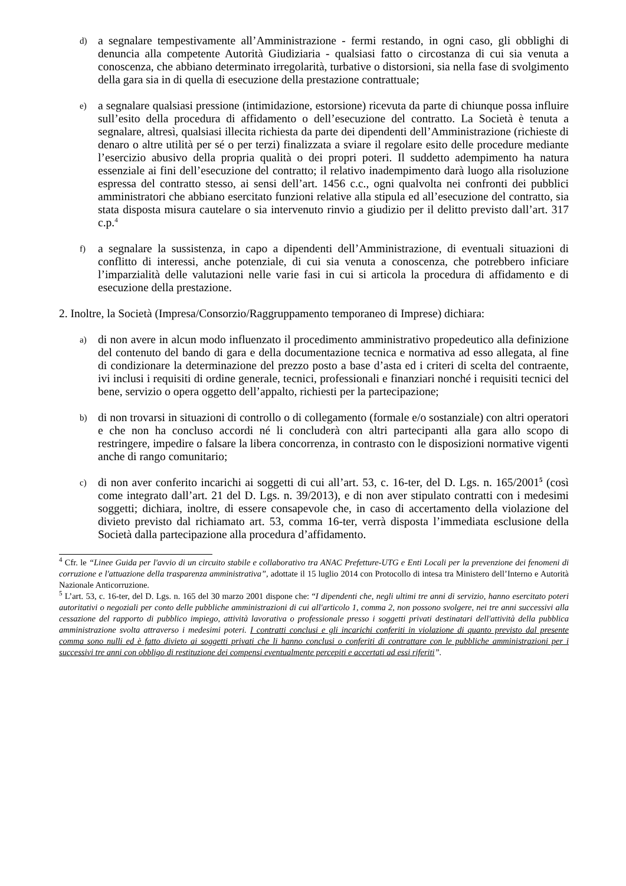d)
a segnalare tempestivamente all’Amministrazione - fermi restando, in ogni caso, gli obblighi di denuncia alla competente Autorità Giudiziaria - qualsiasi fatto o circostanza di cui sia venuta a conoscenza, che abbiano determinato irregolarità, turbative o distorsioni, sia nella fase di svolgimento della gara sia in di quella di esecuzione della prestazione contrattuale;
e)
a segnalare qualsiasi pressione (intimidazione, estorsione) ricevuta da parte di chiunque possa influire sull’esito della procedura di affidamento o dell’esecuzione del contratto. La Società è tenuta a segnalare, altresì, qualsiasi illecita richiesta da parte dei dipendenti dell’Amministrazione (richieste di denaro o altre utilità per sé o per terzi) finalizzata a sviare il regolare esito delle procedure mediante l’esercizio abusivo della propria qualità o dei propri poteri. Il suddetto adempimento ha natura essenziale ai fini dell’esecuzione del contratto; il relativo inadempimento darà luogo alla risoluzione espressa del contratto stesso, ai sensi dell’art. 1456 c.c., ogni qualvolta nei confronti dei pubblici amministratori che abbiano esercitato funzioni relative alla stipula ed all’esecuzione del contratto, sia stata disposta misura cautelare o sia intervenuto rinvio a giudizio per il delitto previsto dall’art. 317 c.p.<sup>4</sup>
f)
a segnalare la sussistenza, in capo a dipendenti dell’Amministrazione, di eventuali situazioni di conflitto di interessi, anche potenziale, di cui sia venuta a conoscenza, che potrebbero inficiare l’imparzialità delle valutazioni nelle varie fasi in cui si articola la procedura di affidamento e di esecuzione della prestazione.
2. Inoltre, la Società (Impresa/Consorzio/Raggruppamento temporaneo di Imprese) dichiara:
a)
di non avere in alcun modo influenzato il procedimento amministrativo propedeutico alla definizione del contenuto del bando di gara e della documentazione tecnica e normativa ad esso allegata, al fine di condizionare la determinazione del prezzo posto a base d’asta ed i criteri di scelta del contraente, ivi inclusi i requisiti di ordine generale, tecnici, professionali e finanziari nonché i requisiti tecnici del bene, servizio o opera oggetto dell’appalto, richiesti per la partecipazione;
b)
di non trovarsi in situazioni di controllo o di collegamento (formale e/o sostanziale) con altri operatori e che non ha concluso accordi né li concluderà con altri partecipanti alla gara allo scopo di restringere, impedire o falsare la libera concorrenza, in contrasto con le disposizioni normative vigenti anche di rango comunitario;
c)
di non aver conferito incarichi ai soggetti di cui all’art. 53, c. 16-ter, del D. Lgs. n. 165/2001<sup>5</sup> (così come integrato dall’art. 21 del D. Lgs. n. 39/2013), e di non aver stipulato contratti con i medesimi soggetti; dichiara, inoltre, di essere consapevole che, in caso di accertamento della violazione del divieto previsto dal richiamato art. 53, comma 16-ter, verrà disposta l’immediata esclusione della Società dalla partecipazione alla procedura d’affidamento.
<sup>4</sup> Cfr. le “Linee Guida per l'avvio di un circuito stabile e collaborativo tra ANAC Prefetture-UTG e Enti Locali per la prevenzione dei fenomeni di corruzione e l'attuazione della trasparenza amministrativa”, adottate il 15 luglio 2014 con Protocollo di intesa tra Ministero dell’Interno e Autorità Nazionale Anticorruzione.
<sup>5</sup> L’art. 53, c. 16-ter, del D. Lgs. n. 165 del 30 marzo 2001 dispone che: “I dipendenti che, negli ultimi tre anni di servizio, hanno esercitato poteri autoritativi o negoziali per conto delle pubbliche amministrazioni di cui all'articolo 1, comma 2, non possono svolgere, nei tre anni successivi alla cessazione del rapporto di pubblico impiego, attività lavorativa o professionale presso i soggetti privati destinatari dell'attività della pubblica amministrazione svolta attraverso i medesimi poteri. I contratti conclusi e gli incarichi conferiti in violazione di quanto previsto dal presente comma sono nulli ed è fatto divieto ai soggetti privati che li hanno conclusi o conferiti di contrattare con le pubbliche amministrazioni per i successivi tre anni con obbligo di restituzione dei compensi eventualmente percepiti e accertati ad essi riferiti”.